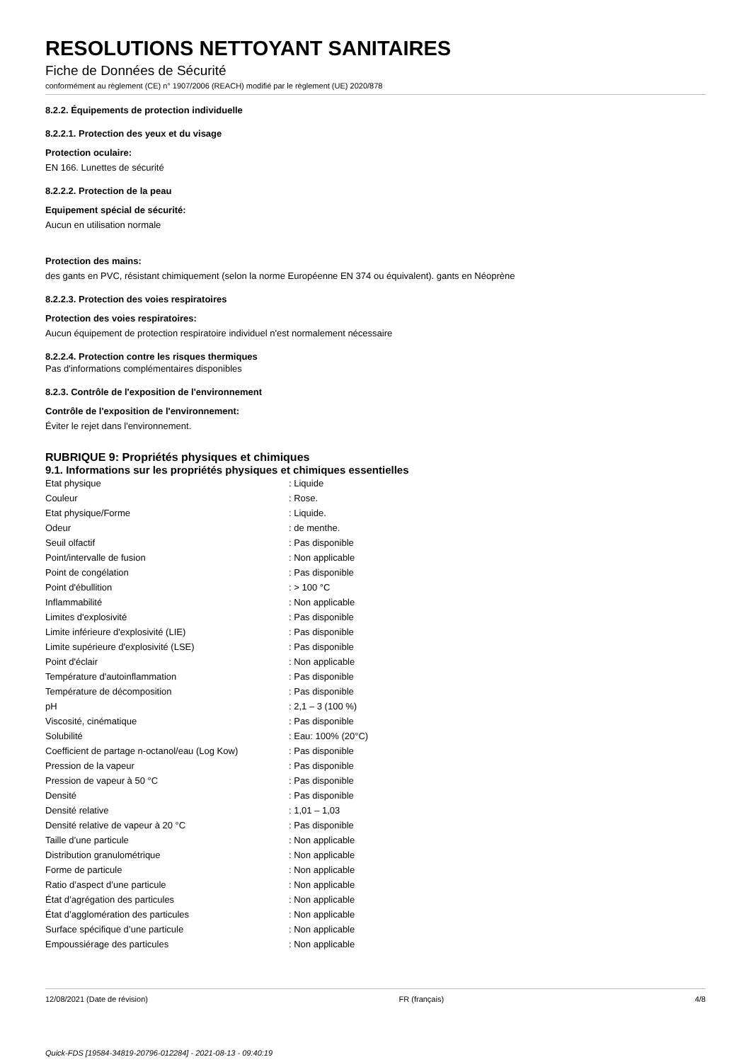RESOLUTIONS NETTOYANT SANITAIRES
Fiche de Données de Sécurité
conformément au règlement (CE) n° 1907/2006 (REACH) modifié par le règlement (UE) 2020/878
8.2.2. Équipements de protection individuelle
8.2.2.1. Protection des yeux et du visage
Protection oculaire:
EN 166. Lunettes de sécurité
8.2.2.2. Protection de la peau
Equipement spécial de sécurité:
Aucun en utilisation normale
Protection des mains:
des gants en PVC, résistant chimiquement (selon la norme Européenne EN 374 ou équivalent). gants en Néoprène
8.2.2.3. Protection des voies respiratoires
Protection des voies respiratoires:
Aucun équipement de protection respiratoire individuel n'est normalement nécessaire
8.2.2.4. Protection contre les risques thermiques
Pas d'informations complémentaires disponibles
8.2.3. Contrôle de l'exposition de l'environnement
Contrôle de l'exposition de l'environnement:
Éviter le rejet dans l'environnement.
RUBRIQUE 9: Propriétés physiques et chimiques
9.1. Informations sur les propriétés physiques et chimiques essentielles
| Etat physique | : Liquide |
| Couleur | : Rose. |
| Etat physique/Forme | : Liquide. |
| Odeur | : de menthe. |
| Seuil olfactif | : Pas disponible |
| Point/intervalle de fusion | : Non applicable |
| Point de congélation | : Pas disponible |
| Point d'ébullition | : > 100 °C |
| Inflammabilité | : Non applicable |
| Limites d'explosivité | : Pas disponible |
| Limite inférieure d'explosivité (LIE) | : Pas disponible |
| Limite supérieure d'explosivité (LSE) | : Pas disponible |
| Point d'éclair | : Non applicable |
| Température d'autoinflammation | : Pas disponible |
| Température de décomposition | : Pas disponible |
| pH | : 2,1 – 3 (100 %) |
| Viscosité, cinématique | : Pas disponible |
| Solubilité | : Eau: 100% (20°C) |
| Coefficient de partage n-octanol/eau (Log Kow) | : Pas disponible |
| Pression de la vapeur | : Pas disponible |
| Pression de vapeur à 50 °C | : Pas disponible |
| Densité | : Pas disponible |
| Densité relative | : 1,01 – 1,03 |
| Densité relative de vapeur à 20 °C | : Pas disponible |
| Taille d’une particule | : Non applicable |
| Distribution granulométrique | : Non applicable |
| Forme de particule | : Non applicable |
| Ratio d’aspect d’une particule | : Non applicable |
| État d’agrégation des particules | : Non applicable |
| État d’agglomération des particules | : Non applicable |
| Surface spécifique d’une particule | : Non applicable |
| Empoussiérage des particules | : Non applicable |
12/08/2021 (Date de révision) FR (français) 4/8
Quick-FDS [19584-34819-20796-012284] - 2021-08-13 - 09:40:19